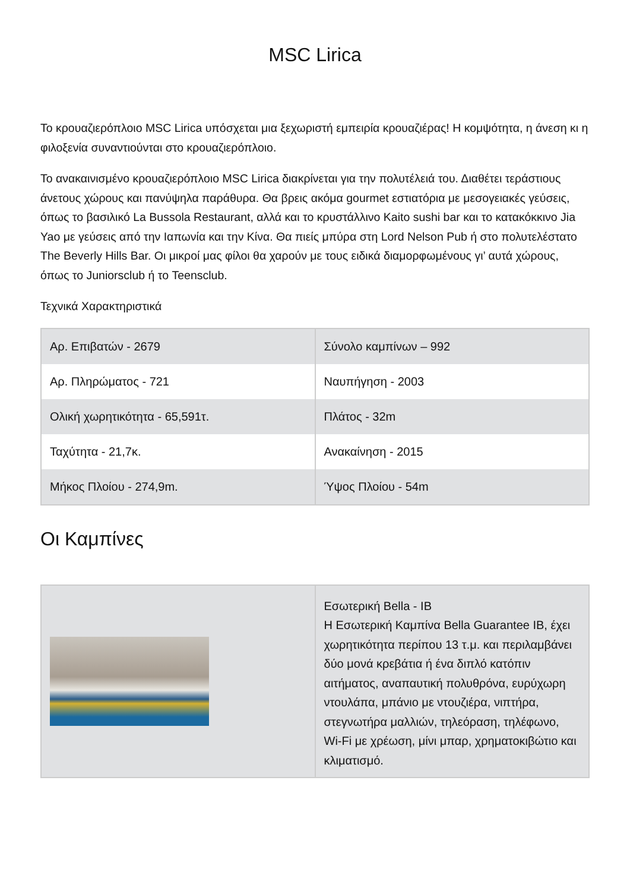MSC Lirica
Το κρουαζιερόπλοιο MSC Lirica υπόσχεται μια ξεχωριστή εμπειρία κρουαζιέρας! Η κομψότητα, η άνεση κι η φιλοξενία συναντιούνται στο κρουαζιερόπλοιο.
Το ανακαινισμένο κρουαζιερόπλοιο MSC Lirica διακρίνεται για την πολυτέλειά του. Διαθέτει τεράστιους άνετους χώρους και πανύψηλα παράθυρα. Θα βρεις ακόμα gourmet εστιατόρια με μεσογειακές γεύσεις, όπως το βασιλικό La Bussola Restaurant, αλλά και το κρυστάλλινο Kaito sushi bar και το κατακόκκινο Jia Yao με γεύσεις από την Ιαπωνία και την Κίνα. Θα πιείς μπύρα στη Lord Nelson Pub ή στο πολυτελέστατο The Beverly Hills Bar. Οι μικροί μας φίλοι θα χαρούν με τους ειδικά διαμορφωμένους γι’ αυτά χώρους, όπως το Juniorsclub ή το Teensclub.
Τεχνικά Χαρακτηριστικά
| Αρ. Επιβατών - 2679 | Σύνολο καμπίνων – 992 |
| Αρ. Πληρώματος - 721 | Ναυπήγηση - 2003 |
| Ολική χωρητικότητα - 65,591τ. | Πλάτος - 32m |
| Ταχύτητα - 21,7κ. | Ανακαίνηση - 2015 |
| Μήκος Πλοίου - 274,9m. | Ύψος Πλοίου - 54m |
Οι Καμπίνες
| | Εσωτερική Bella - IB Η Εσωτερική Καμπίνα Bella Guarantee IB, έχει χωρητικότητα περίπου 13 τ.μ. και περιλαμβάνει δύο μονά κρεβάτια ή ένα διπλό κατόπιν αιτήματος, αναπαυτική πολυθρόνα, ευρύχωρη ντουλάπα, μπάνιο με ντουζιέρα, νιπτήρα, στεγνωτήρα μαλλιών, τηλεόραση, τηλέφωνο, Wi-Fi με χρέωση, μίνι μπαρ, χρηματοκιβώτιο και κλιματισμό. |